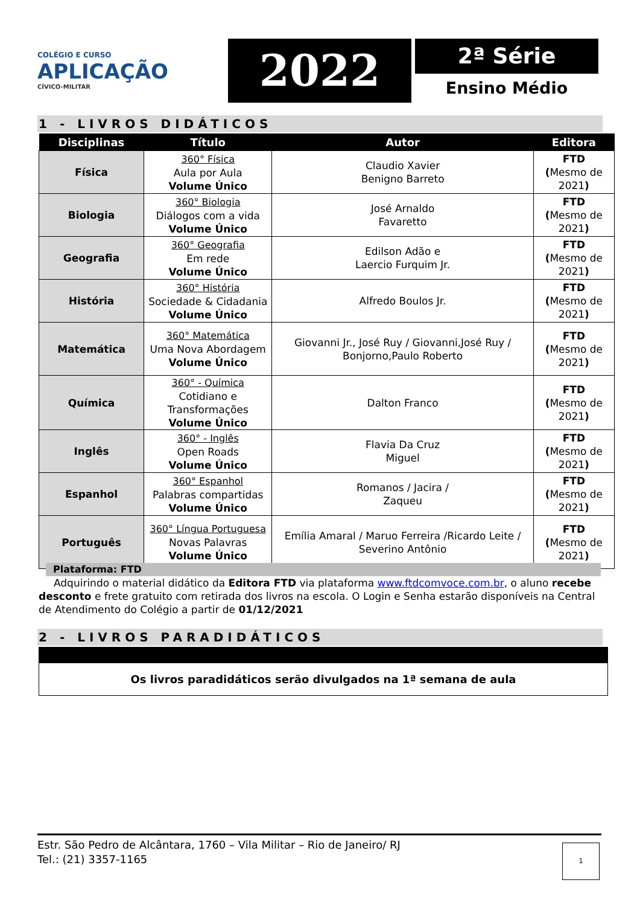COLÉGIO E CURSO
APLICAÇÃO
CÍVICO-MILITAR
2022
2ª Série
Ensino Médio
1 - LIVROS DIDÁTICOS
| Disciplinas | Título | Autor | Editora |
| --- | --- | --- | --- |
| Física | 360° Física Aula por Aula Volume Único | Claudio Xavier Benigno Barreto | FTD ( Mesmo de 2021 ) |
| Biologia | 360° Biologia Diálogos com a vida Volume Único | José Arnaldo Favaretto | FTD ( Mesmo de 2021 ) |
| Geografia | 360° Geografia Em rede Volume Único | Edilson Adão e Laercio Furquim Jr. | FTD ( Mesmo de 2021 ) |
| História | 360° História Sociedade & Cidadania Volume Único | Alfredo Boulos Jr. | FTD ( Mesmo de 2021 ) |
| Matemática | 360° Matemática Uma Nova Abordagem Volume Único | Giovanni Jr., José Ruy / Giovanni,José Ruy / Bonjorno,Paulo Roberto | FTD ( Mesmo de 2021 ) |
| Química | 360° - Química Cotidiano e Transformações Volume Único | Dalton Franco | FTD ( Mesmo de 2021 ) |
| Inglês | 360° - Inglês Open Roads Volume Único | Flavia Da Cruz Miguel | FTD ( Mesmo de 2021 ) |
| Espanhol | 360° Espanhol Palabras compartidas Volume Único | Romanos / Jacira / Zaqueu | FTD ( Mesmo de 2021 ) |
| Português | 360° Língua Portuguesa Novas Palavras Volume Único | Emília Amaral / Maruo Ferreira /Ricardo Leite / Severino Antônio | FTD ( Mesmo de 2021 ) |
Plataforma: FTD
Adquirindo o material didático da Editora FTD via plataforma www.ftdcomvoce.com.br, o aluno recebe desconto e frete gratuito com retirada dos livros na escola. O Login e Senha estarão disponíveis na Central de Atendimento do Colégio a partir de 01/12/2021
2 - LIVROS PARADIDÁTICOS
Os livros paradidáticos serão divulgados na 1ª semana de aula
Estr. São Pedro de Alcântara, 1760 – Vila Militar – Rio de Janeiro/ RJ
Tel.: (21) 3357-1165
1